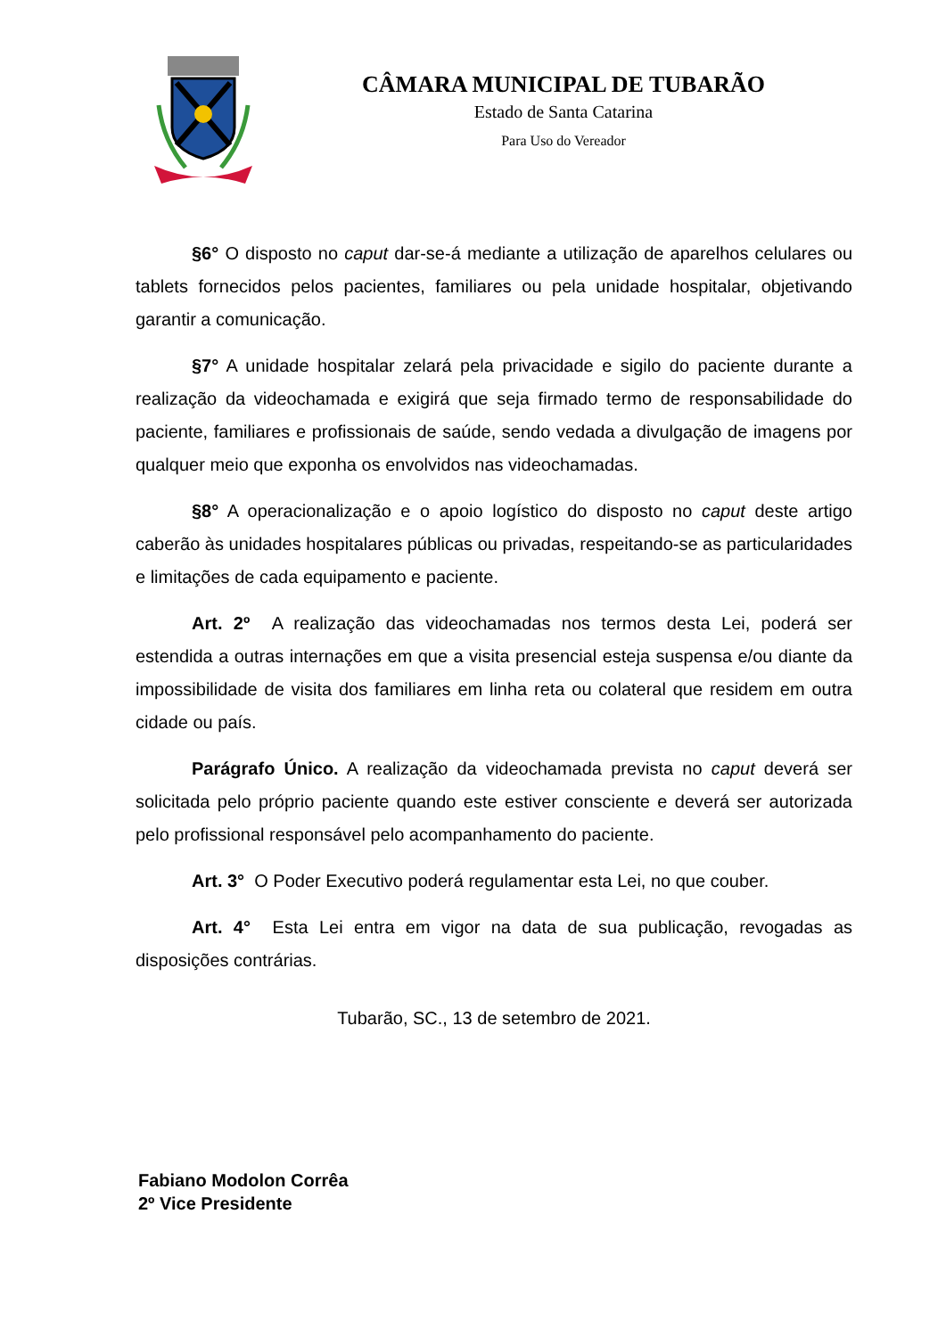CÂMARA MUNICIPAL DE TUBARÃO
Estado de Santa Catarina
Para Uso do Vereador
§6° O disposto no caput dar-se-á mediante a utilização de aparelhos celulares ou tablets fornecidos pelos pacientes, familiares ou pela unidade hospitalar, objetivando garantir a comunicação.
§7° A unidade hospitalar zelará pela privacidade e sigilo do paciente durante a realização da videochamada e exigirá que seja firmado termo de responsabilidade do paciente, familiares e profissionais de saúde, sendo vedada a divulgação de imagens por qualquer meio que exponha os envolvidos nas videochamadas.
§8° A operacionalização e o apoio logístico do disposto no caput deste artigo caberão às unidades hospitalares públicas ou privadas, respeitando-se as particularidades e limitações de cada equipamento e paciente.
Art. 2º A realização das videochamadas nos termos desta Lei, poderá ser estendida a outras internações em que a visita presencial esteja suspensa e/ou diante da impossibilidade de visita dos familiares em linha reta ou colateral que residem em outra cidade ou país.
Parágrafo Único. A realização da videochamada prevista no caput deverá ser solicitada pelo próprio paciente quando este estiver consciente e deverá ser autorizada pelo profissional responsável pelo acompanhamento do paciente.
Art. 3° O Poder Executivo poderá regulamentar esta Lei, no que couber.
Art. 4° Esta Lei entra em vigor na data de sua publicação, revogadas as disposições contrárias.
Tubarão, SC., 13 de setembro de 2021.
Fabiano Modolon Corrêa
2º Vice Presidente